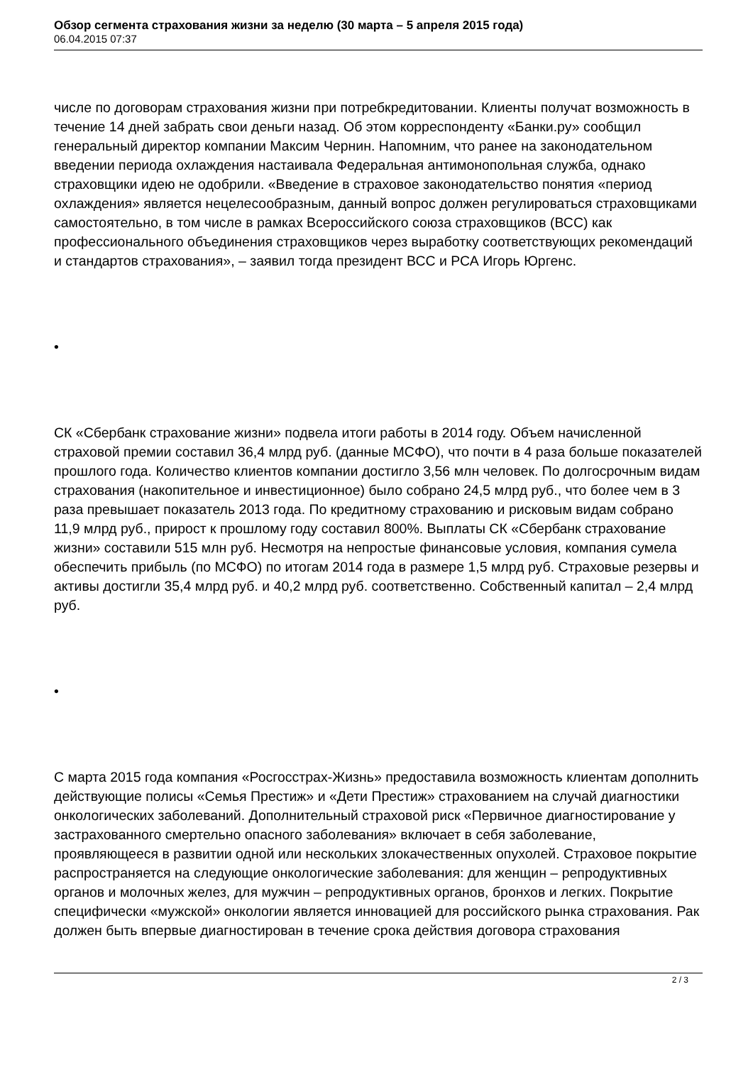Обзор сегмента страхования жизни за неделю (30 марта – 5 апреля 2015 года)
06.04.2015 07:37
числе по договорам страхования жизни при потребкредитовании. Клиенты получат возможность в течение 14 дней забрать свои деньги назад. Об этом корреспонденту «Банки.ру» сообщил генеральный директор компании Максим Чернин. Напомним, что ранее на законодательном введении периода охлаждения настаивала Федеральная антимонопольная служба, однако страховщики идею не одобрили. «Введение в страховое законодательство понятия «период охлаждения» является нецелесообразным, данный вопрос должен регулироваться страховщиками самостоятельно, в том числе в рамках Всероссийского союза страховщиков (ВСС) как профессионального объединения страховщиков через выработку соответствующих рекомендаций и стандартов страхования», – заявил тогда президент ВСС и РСА Игорь Юргенс.
•
СК «Сбербанк страхование жизни» подвела итоги работы в 2014 году. Объем начисленной страховой премии составил 36,4 млрд руб. (данные МСФО), что почти в 4 раза больше показателей прошлого года. Количество клиентов компании достигло 3,56 млн человек. По долгосрочным видам страхования (накопительное и инвестиционное) было собрано 24,5 млрд руб., что более чем в 3 раза превышает показатель 2013 года. По кредитному страхованию и рисковым видам собрано 11,9 млрд руб., прирост к прошлому году составил 800%. Выплаты СК «Сбербанк страхование жизни» составили 515 млн руб. Несмотря на непростые финансовые условия, компания сумела обеспечить прибыль (по МСФО) по итогам 2014 года в размере 1,5 млрд руб. Страховые резервы и активы достигли 35,4 млрд руб. и 40,2 млрд руб. соответственно. Собственный капитал – 2,4 млрд руб.
•
С марта 2015 года компания «Росгосстрах-Жизнь» предоставила возможность клиентам дополнить действующие полисы «Семья Престиж» и «Дети Престиж» страхованием на случай диагностики онкологических заболеваний. Дополнительный страховой риск «Первичное диагностирование у застрахованного смертельно опасного заболевания» включает в себя заболевание, проявляющееся в развитии одной или нескольких злокачественных опухолей. Страховое покрытие распространяется на следующие онкологические заболевания: для женщин – репродуктивных органов и молочных желез, для мужчин – репродуктивных органов, бронхов и легких. Покрытие специфически «мужской» онкологии является инновацией для российского рынка страхования. Рак должен быть впервые диагностирован в течение срока действия договора страхования
2 / 3